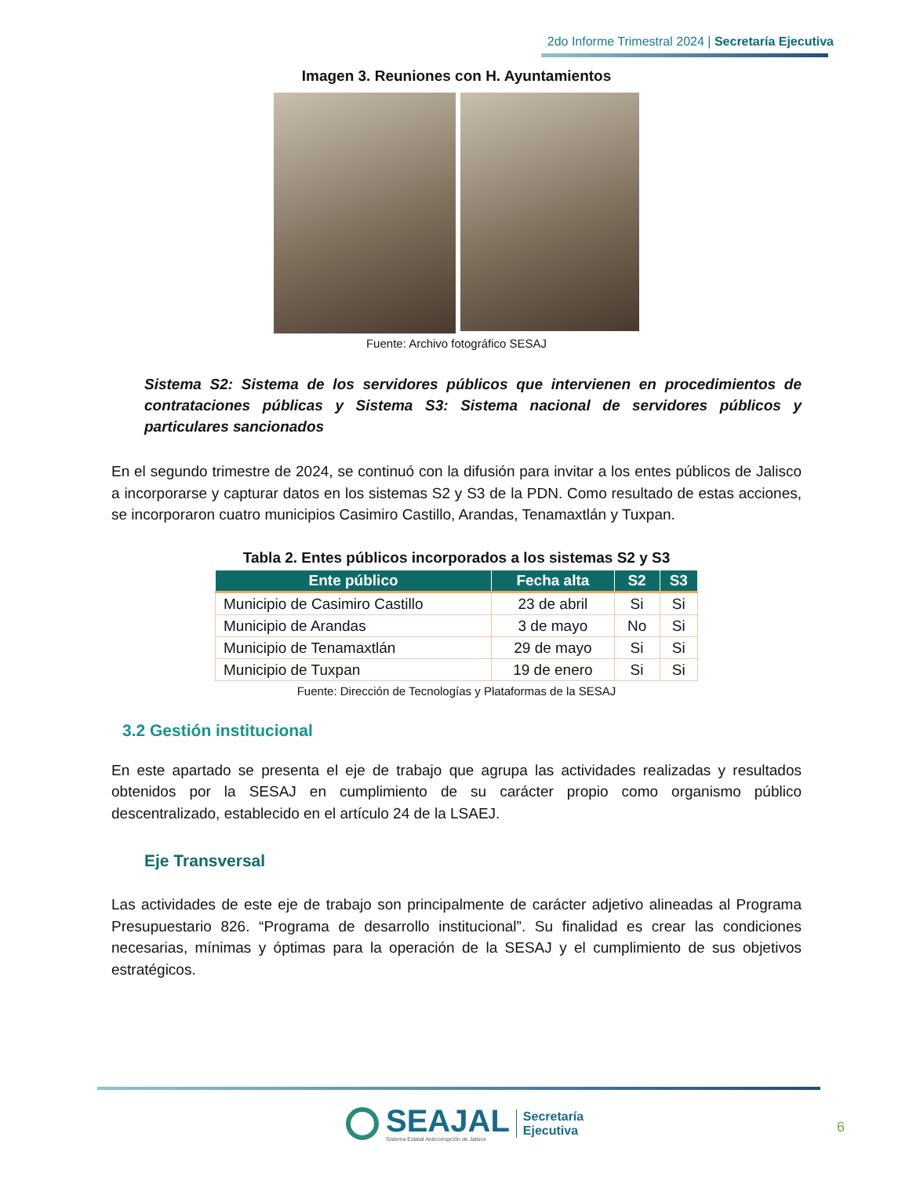2do Informe Trimestral 2024 | Secretaría Ejecutiva
Imagen 3. Reuniones con H. Ayuntamientos
Fuente: Archivo fotográfico SESAJ
Sistema S2: Sistema de los servidores públicos que intervienen en procedimientos de contrataciones públicas y Sistema S3: Sistema nacional de servidores públicos y particulares sancionados
En el segundo trimestre de 2024, se continuó con la difusión para invitar a los entes públicos de Jalisco a incorporarse y capturar datos en los sistemas S2 y S3 de la PDN. Como resultado de estas acciones, se incorporaron cuatro municipios Casimiro Castillo, Arandas, Tenamaxtlán y Tuxpan.
Tabla 2. Entes públicos incorporados a los sistemas S2 y S3
| Ente público | Fecha alta | S2 | S3 |
| --- | --- | --- | --- |
| Municipio de Casimiro Castillo | 23 de abril | Si | Si |
| Municipio de Arandas | 3 de mayo | No | Si |
| Municipio de Tenamaxtlán | 29 de mayo | Si | Si |
| Municipio de Tuxpan | 19 de enero | Si | Si |
Fuente: Dirección de Tecnologías y Plataformas de la SESAJ
3.2 Gestión institucional
En este apartado se presenta el eje de trabajo que agrupa las actividades realizadas y resultados obtenidos por la SESAJ en cumplimiento de su carácter propio como organismo público descentralizado, establecido en el artículo 24 de la LSAEJ.
Eje Transversal
Las actividades de este eje de trabajo son principalmente de carácter adjetivo alineadas al Programa Presupuestario 826. “Programa de desarrollo institucional”. Su finalidad es crear las condiciones necesarias, mínimas y óptimas para la operación de la SESAJ y el cumplimiento de sus objetivos estratégicos.
SEAJAL
Sistema Estatal Anticorrupción de Jalisco
Secretaría
Ejecutiva
6